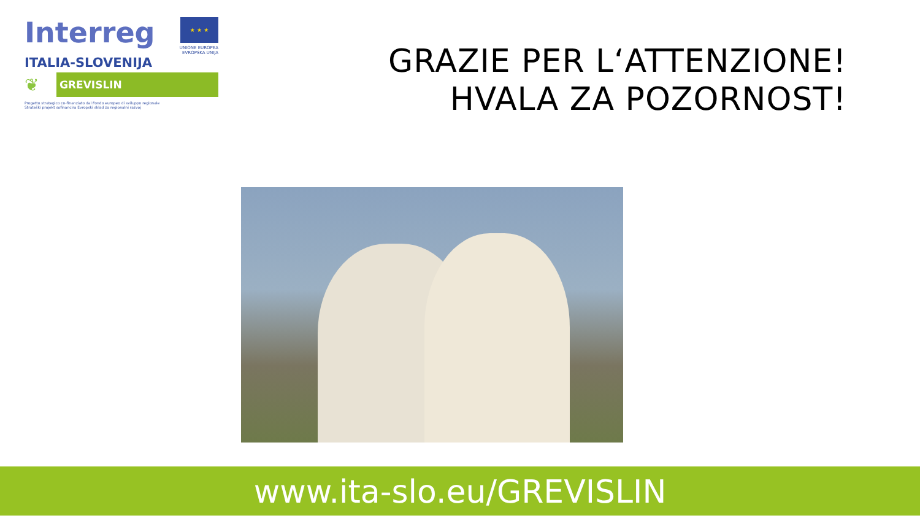Interreg ★ ★ ★
UNIONE EUROPEA
EVROPSKA UNIJA
ITALIA-SLOVENIJA
❦
GREVISLIN
Progetto strategico co-finanziato dal Fondo europeo di sviluppo regionale
Strateški projekt sofinancira Evropski sklad za regionalni razvoj
GRAZIE PER L‘ATTENZIONE!
HVALA ZA POZORNOST!
www.ita-slo.eu/GREVISLIN